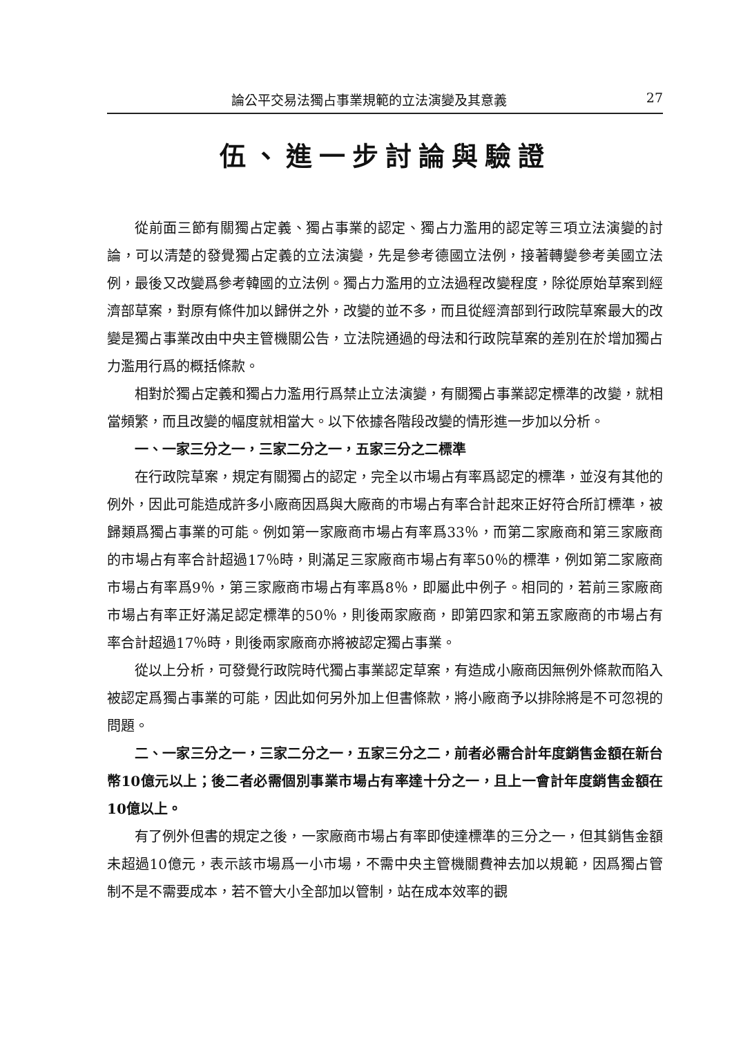論公平交易法獨占事業規範的立法演變及其意義 27
伍、進一步討論與驗證
從前面三節有關獨占定義、獨占事業的認定、獨占力濫用的認定等三項立法演變的討論，可以清楚的發覺獨占定義的立法演變，先是參考德國立法例，接著轉變參考美國立法例，最後又改變爲參考韓國的立法例。獨占力濫用的立法過程改變程度，除從原始草案到經濟部草案，對原有條件加以歸併之外，改變的並不多，而且從經濟部到行政院草案最大的改變是獨占事業改由中央主管機關公告，立法院通過的母法和行政院草案的差別在於增加獨占力濫用行爲的概括條款。
相對於獨占定義和獨占力濫用行爲禁止立法演變，有關獨占事業認定標準的改變，就相當頻繁，而且改變的幅度就相當大。以下依據各階段改變的情形進一步加以分析。
一、一家三分之一，三家二分之一，五家三分之二標準
在行政院草案，規定有關獨占的認定，完全以市場占有率爲認定的標準，並沒有其他的例外，因此可能造成許多小廠商因爲與大廠商的市場占有率合計起來正好符合所訂標準，被歸類爲獨占事業的可能。例如第一家廠商市場占有率爲33％，而第二家廠商和第三家廠商的市場占有率合計超過17％時，則滿足三家廠商市場占有率50％的標準，例如第二家廠商市場占有率爲9％，第三家廠商市場占有率爲8％，即屬此中例子。相同的，若前三家廠商市場占有率正好滿足認定標準的50％，則後兩家廠商，即第四家和第五家廠商的市場占有率合計超過17％時，則後兩家廠商亦將被認定獨占事業。
從以上分析，可發覺行政院時代獨占事業認定草案，有造成小廠商因無例外條款而陷入被認定爲獨占事業的可能，因此如何另外加上但書條款，將小廠商予以排除將是不可忽視的問題。
二、一家三分之一，三家二分之一，五家三分之二，前者必需合計年度銷售金額在新台幣10億元以上；後二者必需個別事業市場占有率達十分之一，且上一會計年度銷售金額在10億以上。
有了例外但書的規定之後，一家廠商市場占有率即使達標準的三分之一，但其銷售金額未超過10億元，表示該市場爲一小市場，不需中央主管機關費神去加以規範，因爲獨占管制不是不需要成本，若不管大小全部加以管制，站在成本效率的觀